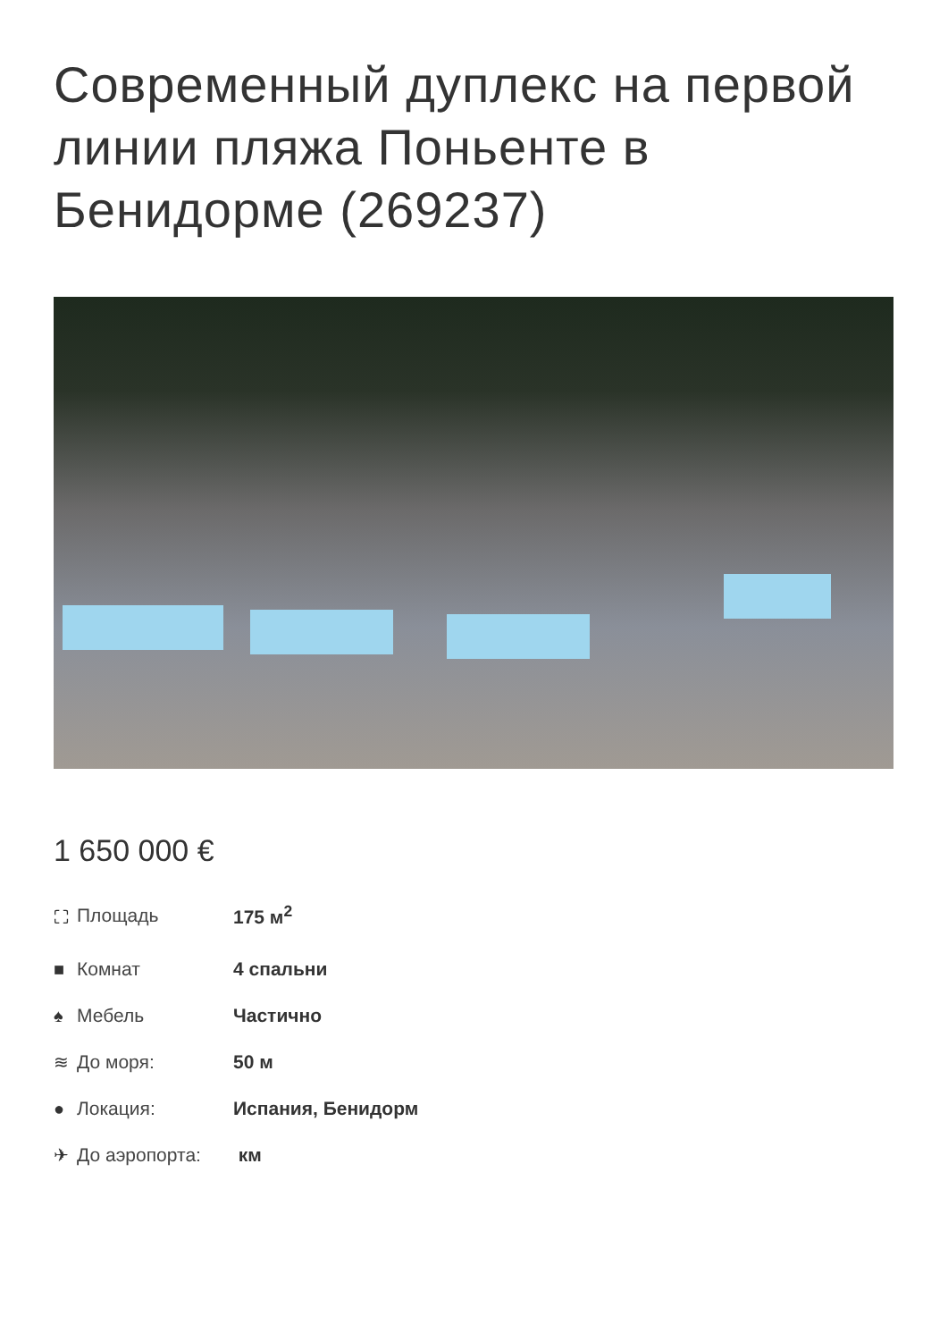Современный дуплекс на первой линии пляжа Поньенте в Бенидорме (269237)
1 650 000 €
⛶ Площадь 175 м<sup>2</sup>
■ Комнат 4 спальни
♠ Мебель Частично
≋ До моря: 50 м
● Локация: Испания, Бенидорм
✈ До аэропорта: км